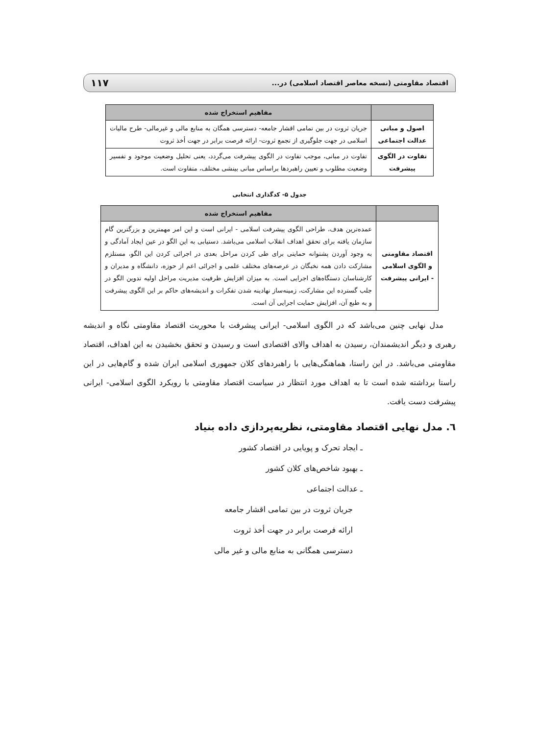اقتصاد مقاومتی (نسخه معاصر اقتصاد اسلامی) در... ۱۱۷
| | مفاهیم استخراج شده |
| --- | --- |
| اصول و مبانی عدالت اجتماعی | جریان ثروت در بین تمامی اقشار جامعه- دسترسی همگان به منابع مالی و غیرمالی- طرح مالیات اسلامی در جهت جلوگیری از تجمع ثروت- ارائه فرصت برابر در جهت أخذ ثروت |
| تفاوت در الگوی پیشرفت | تفاوت در مبانی، موجب تفاوت در الگوی پیشرفت می‌گردد، یعنی تحلیل وضعیت موجود و تفسیر وضعیت مطلوب و تعیین راهبردها براساس مبانی بینشی مختلف، متفاوت است. |
جدول ۵- کدگذاری انتخابی
| | مفاهیم استخراج شده |
| --- | --- |
| اقتصاد مقاومتی و الگوی اسلامی - ایرانی پیشرفت | عمده‌ترین هدف، طراحی الگوی پیشرفت اسلامی - ایرانی است و این امر مهمترین و بزرگترین گام سازمان یافته برای تحقق اهداف انقلاب اسلامی می‌باشد. دستیابی به این الگو در عین ایجاد آمادگی و به وجود آوردن پشتوانه حمایتی برای طی کردن مراحل بعدی در اجرائی کردن این الگو، مستلزم مشارکت دادن همه نخبگان در عرصه‌های مختلف علمی و اجرائی اعم از حوزه، دانشگاه و مدیران و کارشناسان دستگاه‌های اجرایی است. به میزان افزایش ظرفیت مدیریت مراحل اولیه تدوین الگو در جلب گسترده این مشارکت، زمینه‌ساز نهادینه شدن تفکرات و اندیشه‌های حاکم بر این الگوی پیشرفت و به طبع آن، افزایش حمایت اجرایی آن است. |
مدل نهایی چنین می‌باشد که در الگوی اسلامی- ایرانی پیشرفت با محوریت اقتصاد مقاومتی نگاه و اندیشه رهبری و دیگر اندیشمندان، رسیدن به اهداف والای اقتصادی است و رسیدن و تحقق بخشیدن به این اهداف، اقتصاد مقاومتی می‌باشد. در این راستا، هماهنگی‌هایی با راهبردهای کلان جمهوری اسلامی ایران شده و گام‌هایی در این راستا برداشته شده است تا به اهداف مورد انتظار در سیاست اقتصاد مقاومتی با رویکرد الگوی اسلامی- ایرانی پیشرفت دست یافت.
٦. مدل نهایی اقتصاد مقاومتی، نظریه‌پردازی داده بنیاد
ـ ایجاد تحرک و پویایی در اقتصاد کشور
ـ بهبود شاخص‌های کلان کشور
ـ عدالت اجتماعی
جریان ثروت در بین تمامی اقشار جامعه
ارائه فرصت برابر در جهت أخذ ثروت
دسترسی همگانی به منابع مالی و غیر مالی